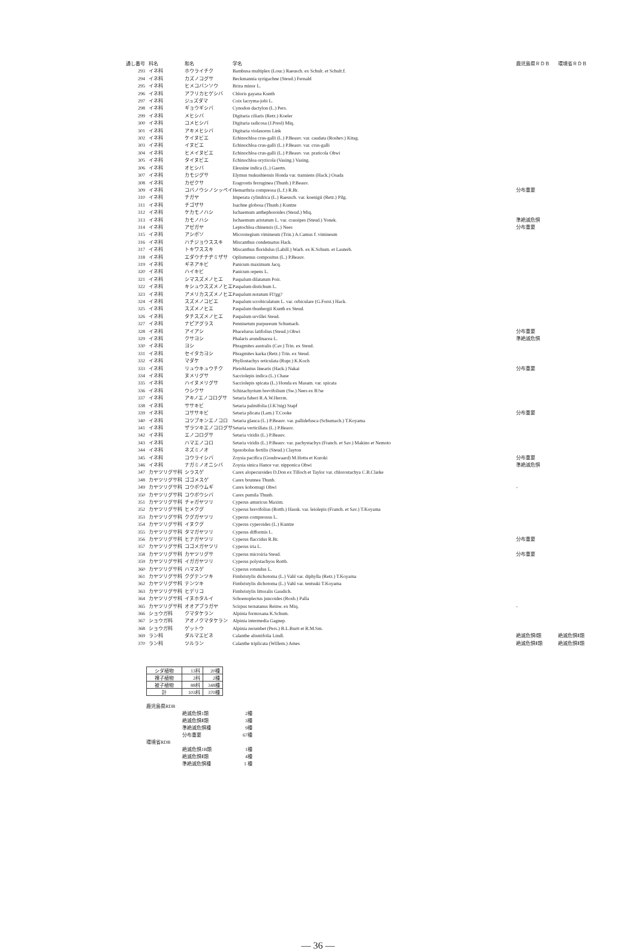| 通し番号 | 科名 | 和名 | 学名 | | 鹿児島県ＲＤＢ | 環境省ＲＤＢ |
| --- | --- | --- | --- | --- | --- | --- |
| 293 | イネ科 | ホウライチク | Bambusa multiplex (Lour.) Raeusch. ex Schult. et Schult.f. | | | |
| 294 | イネ科 | カズノコグサ | Beckmannia syzigachne (Steud.) Fernald | | | |
| 295 | イネ科 | ヒメコバンソウ | Briza minor L. | | | |
| 296 | イネ科 | アフリカヒゲシバ | Chloris gayana Kunth | | | |
| 297 | イネ科 | ジュズダマ | Coix lacryma-jobi L. | | | |
| 298 | イネ科 | ギョウギシバ | Cynodon dactylon (L.) Pers. | | | |
| 299 | イネ科 | メヒシバ | Digitaria ciliaris (Retz.) Koeler | | | |
| 300 | イネ科 | コメヒシバ | Digitaria radicosa (J.Presl) Miq. | | | |
| 301 | イネ科 | アキメヒシバ | Digitaria violascens Link | | | |
| 302 | イネ科 | ケイヌビエ | Echinochloa crus-galli (L.) P.Beauv. var. caudata (Roshev.) Kitag. | | | |
| 303 | イネ科 | イヌビエ | Echinochloa crus-galli (L.) P.Beauv. var. crus-galli | | | |
| 304 | イネ科 | ヒメイヌビエ | Echinochloa crus-galli (L.) P.Beauv. var. praticola Ohwi | | | |
| 305 | イネ科 | タイヌビエ | Echinochloa oryzicola (Vasing.) Vasing. | | | |
| 306 | イネ科 | オヒシバ | Eleusine indica (L.) Gaertn. | | | |
| 307 | イネ科 | カモジグサ | Elymus tsukushiensis Honda var. transiens (Hack.) Osada | | | |
| 308 | イネ科 | カゼクサ | Eragrostis ferruginea (Thunb.) P.Beauv. | | | |
| 309 | イネ科 | コバノウシノシッペイ | Hemarthria compressa (L.f.) R.Br. | | 分布重要 | |
| 310 | イネ科 | チガヤ | Imperata cylindrica (L.) Raeusch. var. koenigii (Retz.) Pilg. | | | |
| 311 | イネ科 | チゴザサ | Isachne globosa (Thunb.) Kuntze | | | |
| 312 | イネ科 | ケカモノハシ | Ischaemum anthephoroides (Steud.) Miq. | | | |
| 313 | イネ科 | カモノハシ | Ischaemum aristatum L. var. crassipes (Steud.) Yonek. | | 準絶滅危惧 | |
| 314 | イネ科 | アゼガヤ | Leptochloa chinensis (L.) Nees | | 分布重要 | |
| 315 | イネ科 | アシボソ | Microstegium vimineum (Trin.) A.Camus f. vimineum | | | |
| 316 | イネ科 | ハチジョウススキ | Miscanthus condensatus Hack. | | | |
| 317 | イネ科 | トキワススキ | Miscanthus floridulus (Labill.) Warb. ex K.Schum. et Lauterb. | | | |
| 318 | イネ科 | エダウチチヂミザサ | Oplismenus compositus (L.) P.Beauv. | | | |
| 319 | イネ科 | ギネアキビ | Panicum maximum Jacq. | | | |
| 320 | イネ科 | ハイキビ | Panicum repens L. | | | |
| 321 | イネ科 | シマスズメノヒエ | Paspalum dilatatum Poir. | | | |
| 322 | イネ科 | キシュウスズメノヒエ | Paspalum distichum L. | | | |
| 323 | イネ科 | アメリカスズメノヒエ | Paspalum notatum Fl?gg? | | | |
| 324 | イネ科 | スズメノコビエ | Paspalum scrobiculatum L. var. orbiculare (G.Forst.) Hack. | | | |
| 325 | イネ科 | スズメノヒエ | Paspalum thunbergii Kunth ex Steud. | | | |
| 326 | イネ科 | タチスズメノヒエ | Paspalum urvillei Steud. | | | |
| 327 | イネ科 | ナピアグラス | Pennisetum purpureum Schumach. | | | |
| 328 | イネ科 | アイアシ | Phacelurus latifolius (Steud.) Ohwi | | 分布重要 | |
| 329 | イネ科 | クサヨシ | Phalaris arundinacea L. | | 準絶滅危惧 | |
| 330 | イネ科 | ヨシ | Phragmites australis (Cav.) Trin. ex Steud. | | | |
| 331 | イネ科 | セイタカヨシ | Phragmites karka (Retz.) Trin. ex Steud. | | | |
| 332 | イネ科 | マダケ | Phyllostachys reticulata (Rupr.) K.Koch | | | |
| 333 | イネ科 | リュウキュウチク | Pleioblastus linearis (Hack.) Nakai | | 分布重要 | |
| 334 | イネ科 | ヌメリグサ | Sacciolepis indica (L.) Chase | | | |
| 335 | イネ科 | ハイヌメリグサ | Sacciolepis spicata (L.) Honda ex Masam. var. spicata | | | |
| 336 | イネ科 | ウシクサ | Schizachyrium brevifolium (Sw.) Nees ex B?se | | | |
| 337 | イネ科 | アキノエノコログサ | Setaria faberi R.A.W.Herrm. | | | |
| 338 | イネ科 | ササキビ | Setaria palmifolia (J.K?nig) Stapf | | | |
| 339 | イネ科 | コササキビ | Setaria plicata (Lam.) T.Cooke | | 分布重要 | |
| 340 | イネ科 | コツブキンエノコロ | Setaria glauca (L.) P.Beauv. var. pallidefusca (Schumach.) T.Koyama | | | |
| 341 | イネ科 | ザラツキエノコログサ | Setaria verticillata (L.) P.Beauv. | | | |
| 342 | イネ科 | エノコログサ | Setaria viridis (L.) P.Beauv. | | | |
| 343 | イネ科 | ハマエノコロ | Setaria viridis (L.) P.Beauv. var. pachystachys (Franch. et Sav.) Makino et Nemoto | | | |
| 344 | イネ科 | ネズミノオ | Sporobolus fertilis (Steud.) Clayton | | | |
| 345 | イネ科 | コウライシバ | Zoysia pacifica (Goudswaard) M.Hotta et Kuroki | | 分布重要 | |
| 346 | イネ科 | ナガミノオニシバ | Zoysia sinica Hance var. nipponica Ohwi | | 準絶滅危惧 | |
| 347 | カヤツリグサ科 | シラスゲ | Carex alopecuroides D.Don ex Tilloch et Taylor var. chlorostachya C.B.Clarke | | | |
| 348 | カヤツリグサ科 | ゴゴメスゲ | Carex brunnea Thunb. | | | |
| 349 | カヤツリグサ科 | コウボウムギ | Carex kobomugi Ohwi | | - | |
| 350 | カヤツリグサ科 | コウボウシバ | Carex pumila Thunb. | | | |
| 351 | カヤツリグサ科 | チャガヤツリ | Cyperus amuricus Maxim. | | | |
| 352 | カヤツリグサ科 | ヒメクグ | Cyperus brevifolius (Rottb.) Hassk. var. leiolepis (Franch. et Sav.) T.Koyama | | | |
| 353 | カヤツリグサ科 | クグガヤツリ | Cyperus compressus L. | | | |
| 354 | カヤツリグサ科 | イヌクグ | Cyperus cyperoides (L.) Kuntze | | | |
| 355 | カヤツリグサ科 | タマガヤツリ | Cyperus difformis L. | | | |
| 356 | カヤツリグサ科 | ヒナガヤツリ | Cyperus flaccidus R.Br. | | 分布重要 | |
| 357 | カヤツリグサ科 | コゴメガヤツリ | Cyperus iria L. | | | |
| 358 | カヤツリグサ科 | カヤツリグサ | Cyperus microiria Steud. | | 分布重要 | |
| 359 | カヤツリグサ科 | イガガヤツリ | Cyperus polystachyos Rottb. | | | |
| 360 | カヤツリグサ科 | ハマスゲ | Cyperus rotundus L. | | | |
| 361 | カヤツリグサ科 | クグテンツキ | Fimbristylis dichotoma (L.) Vahl var. diphylla (Retz.) T.Koyama | | | |
| 362 | カヤツリグサ科 | テンツキ | Fimbristylis dichotoma (L.) Vahl var. tentsuki T.Koyama | | | |
| 363 | カヤツリグサ科 | ヒデリコ | Fimbristylis littoralis Gaudich. | | | |
| 364 | カヤツリグサ科 | イヌホタルイ | Schoenoplectus juncoides (Roxb.) Palla | | | |
| 365 | カヤツリグサ科 | オオアブラガヤ | Scirpus ternatanus Reinw. ex Miq. | | - | |
| 366 | ショウガ科 | クマタケラン | Alpinia formosana K.Schum. | | | |
| 367 | ショウガ科 | アオノクマタケラン | Alpinia intermedia Gagnep. | | | |
| 368 | ショウガ科 | ゲットウ | Alpinia zerumbet (Pers.) B.L.Burtt et R.M.Sm. | | | |
| 369 | ラン科 | ダルマエビネ | Calanthe alismifolia Lindl. | | 絶滅危惧Ⅰ類 | 絶滅危惧Ⅱ類 |
| 370 | ラン科 | ツルラン | Calanthe triplicata (Willem.) Ames | | 絶滅危惧Ⅱ類 | 絶滅危惧Ⅱ類 |
| シダ植物 | 13科 | 20種 |
| 裸子植物 | 2科 | 2種 |
| 被子植物 | 88科 | 348種 |
| 計 | 103科 | 370種 |
鹿児島県RDB
絶滅危惧1類 2種
絶滅危惧Ⅱ類 3種
準絶滅危惧種 9種
分布重要 67種
環境省RDB
絶滅危惧1B類 1種
絶滅危惧Ⅱ類 4種
準絶滅危惧種 1 種
— 36 —